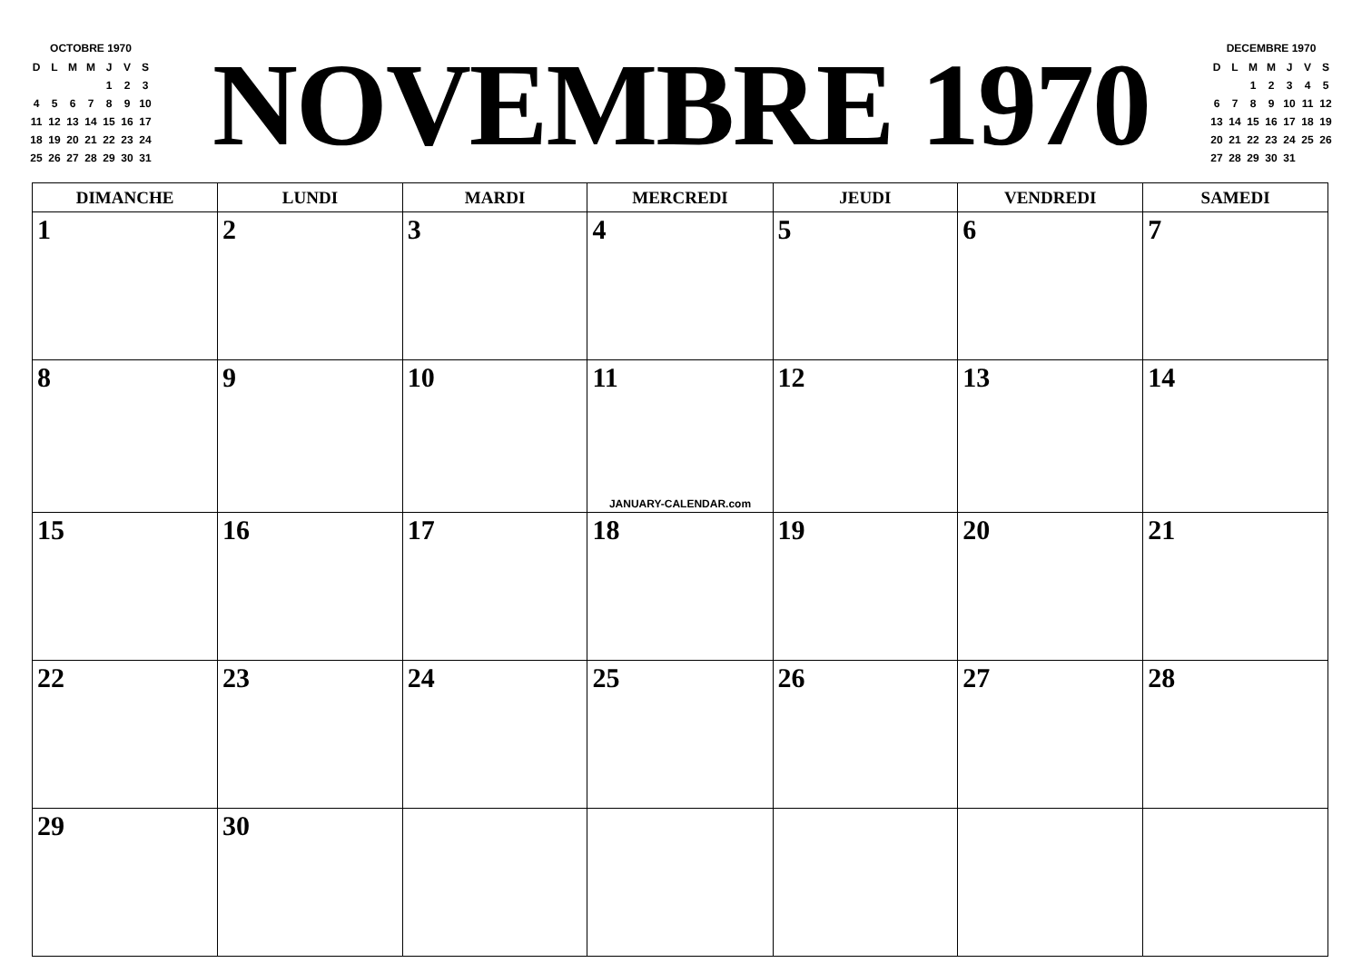OCTOBRE 1970
| D | L | M | M | J | V | S |
| | | | | 1 | 2 | 3 |
| 4 | 5 | 6 | 7 | 8 | 9 | 10 |
| 11 | 12 | 13 | 14 | 15 | 16 | 17 |
| 18 | 19 | 20 | 21 | 22 | 23 | 24 |
| 25 | 26 | 27 | 28 | 29 | 30 | 31 |
NOVEMBRE 1970
DECEMBRE 1970
| D | L | M | M | J | V | S |
| | | 1 | 2 | 3 | 4 | 5 |
| 6 | 7 | 8 | 9 | 10 | 11 | 12 |
| 13 | 14 | 15 | 16 | 17 | 18 | 19 |
| 20 | 21 | 22 | 23 | 24 | 25 | 26 |
| 27 | 28 | 29 | 30 | 31 | | |
| DIMANCHE | LUNDI | MARDI | MERCREDI | JEUDI | VENDREDI | SAMEDI |
| --- | --- | --- | --- | --- | --- | --- |
| 1 | 2 | 3 | 4 | 5 | 6 | 7 |
| 8 | 9 | 10 | 11 JANUARY-CALENDAR.com | 12 | 13 | 14 |
| 15 | 16 | 17 | 18 | 19 | 20 | 21 |
| 22 | 23 | 24 | 25 | 26 | 27 | 28 |
| 29 | 30 | | | | | |